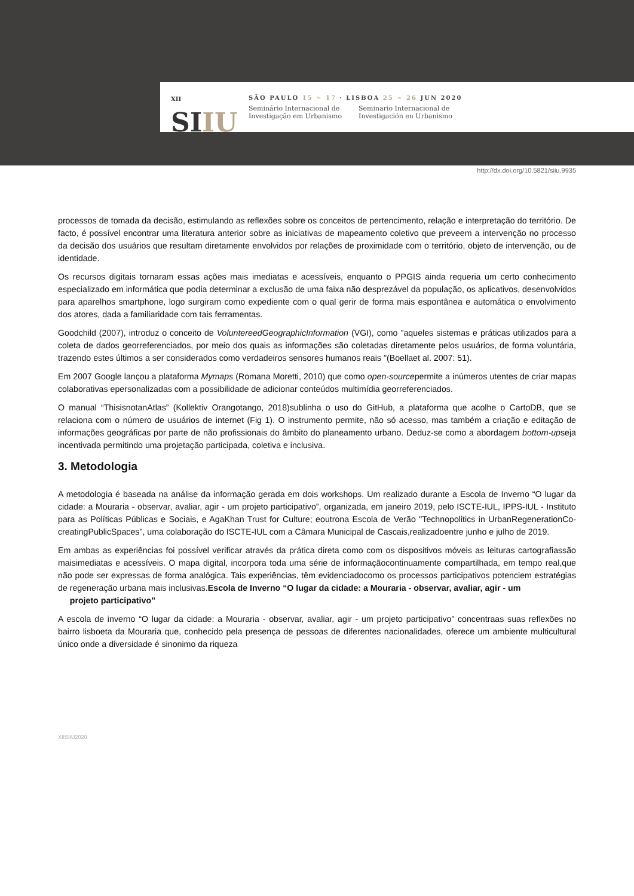XII
SIIU
SÃO PAULO 15 ~ 17 · LISBOA 25 ~ 26 JUN 2020
Seminário Internacional de
Investigação em Urbanismo
Seminario Internacional de
Investigación en Urbanismo
http://dx.doi.org/10.5821/siiu.9935
processos de tomada da decisão, estimulando as reflexões sobre os conceitos de pertencimento, relação e interpretação do território. De facto, é possível encontrar uma literatura anterior sobre as iniciativas de mapeamento coletivo que preveem a intervenção no processo da decisão dos usuários que resultam diretamente envolvidos por relações de proximidade com o território, objeto de intervenção, ou de identidade.
Os recursos digitais tornaram essas ações mais imediatas e acessíveis, enquanto o PPGIS ainda requeria um certo conhecimento especializado em informática que podia determinar a exclusão de uma faixa não desprezável da população, os aplicativos, desenvolvidos para aparelhos smartphone, logo surgiram como expediente com o qual gerir de forma mais espontânea e automática o envolvimento dos atores, dada a familiaridade com tais ferramentas.
Goodchild (2007), introduz o conceito de VoluntereedGeographicInformation (VGI), como "aqueles sistemas e práticas utilizados para a coleta de dados georreferenciados, por meio dos quais as informações são coletadas diretamente pelos usuários, de forma voluntária, trazendo estes últimos a ser considerados como verdadeiros sensores humanos reais "(Boellaet al. 2007: 51).
Em 2007 Google lançou a plataforma Mymaps (Romana Moretti, 2010) que como open-sourcepermite a inúmeros utentes de criar mapas colaborativas epersonalizadas com a possibilidade de adicionar conteúdos multimídia georreferenciados.
O manual “ThisisnotanAtlas” (Kollektiv Orangotango, 2018)sublinha o uso do GitHub, a plataforma que acolhe o CartoDB, que se relaciona com o número de usuários de internet (Fig 1). O instrumento permite, não só acesso, mas também a criação e editação de informações geográficas por parte de não profissionais do âmbito do planeamento urbano. Deduz-se como a abordagem bottom-upseja incentivada permitindo uma projetação participada, coletiva e inclusiva.
3. Metodologia
A metodologia é baseada na análise da informação gerada em dois workshops. Um realizado durante a Escola de Inverno “O lugar da cidade: a Mouraria - observar, avaliar, agir - um projeto participativo”, organizada, em janeiro 2019, pelo ISCTE-IUL, IPPS-IUL - Instituto para as Políticas Públicas e Sociais, e AgaKhan Trust for Culture; eoutrona Escola de Verão "Technopolitics in UrbanRegenerationCo-creatingPublicSpaces", uma colaboração do ISCTE-IUL com a Câmara Municipal de Cascais,realizadoentre junho e julho de 2019.
Em ambas as experiências foi possível verificar através da prática direta como com os dispositivos móveis as leituras cartografiassão maisimediatas e acessíveis. O mapa digital, incorpora toda uma série de informaçãocontinuamente compartilhada, em tempo real,que não pode ser expressas de forma analógica. Tais experiências, têm evidenciadocomo os processos participativos potenciem estratégias de regeneração urbana mais inclusivas.Escola de Inverno “O lugar da cidade: a Mouraria - observar, avaliar, agir - um
projeto participativo”
A escola de inverno “O lugar da cidade: a Mouraria - observar, avaliar, agir - um projeto participativo” concentraas suas reflexões no bairro lisboeta da Mouraria que, conhecido pela presença de pessoas de diferentes nacionalidades, oferece um ambiente multicultural único onde a diversidade é sinonimo da riqueza
XIISIIU2020